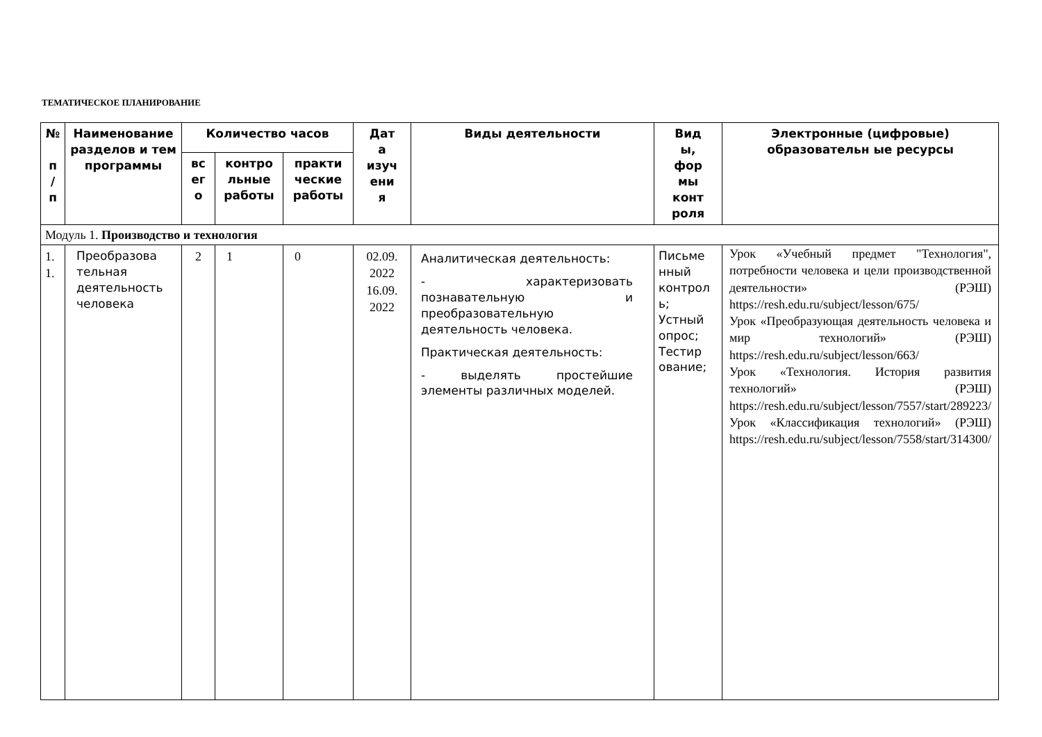ТЕМАТИЧЕСКОЕ ПЛАНИРОВАНИЕ
| № п / п | Наименование разделов и тем программы | Количество часов | | | Дат а изуч ени я | Виды деятельности | Вид ы, фор мы конт роля | Электронные (цифровые) образовательн ые ресурсы |
| --- | --- | --- | --- | --- | --- | --- | --- | --- |
| | | вс ег о | контро льные работы | практи ческие работы | | | | |
| Модуль 1. Производство и технология | | | | | | | | |
| 1. 1. | Преобразова тельная деятельность человека | 2 | 1 | 0 | 02.09. 2022 16.09. 2022 | Аналитическая деятельность: - характеризовать познавательную и преобразовательную деятельность человека. Практическая деятельность: - выделять простейшие элементы различных моделей. | Письме нный контрол ь; Устный опрос; Тестир ование; | Урок «Учебный предмет "Технология", потребности человека и цели производственной деятельности» (РЭШ) https://resh.edu.ru/subject/lesson/675/ Урок «Преобразующая деятельность человека и мир технологий» (РЭШ) https://resh.edu.ru/subject/lesson/663/ Урок «Технология. История развития технологий» (РЭШ) https://resh.edu.ru/subject/lesson/7557/start/289223/ Урок «Классификация технологий» (РЭШ) https://resh.edu.ru/subject/lesson/7558/start/314300/ |